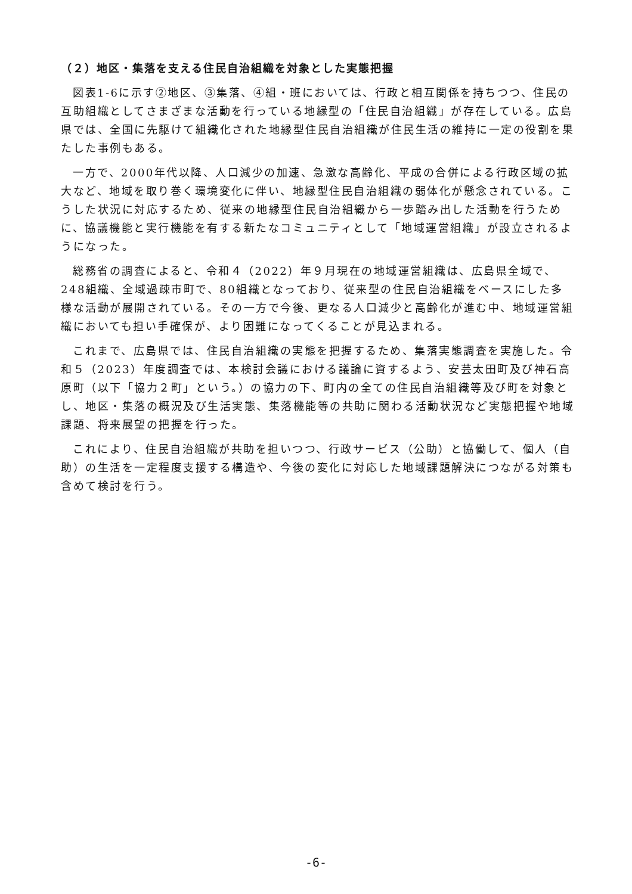（２）地区・集落を支える住民自治組織を対象とした実態把握
図表1-6に示す②地区、③集落、④組・班においては、行政と相互関係を持ちつつ、住民の互助組織としてさまざまな活動を行っている地縁型の「住民自治組織」が存在している。広島県では、全国に先駆けて組織化された地縁型住民自治組織が住民生活の維持に一定の役割を果たした事例もある。
一方で、2000年代以降、人口減少の加速、急激な高齢化、平成の合併による行政区域の拡大など、地域を取り巻く環境変化に伴い、地縁型住民自治組織の弱体化が懸念されている。こうした状況に対応するため、従来の地縁型住民自治組織から一歩踏み出した活動を行うために、協議機能と実行機能を有する新たなコミュニティとして「地域運営組織」が設立されるようになった。
総務省の調査によると、令和４（2022）年９月現在の地域運営組織は、広島県全域で、248組織、全域過疎市町で、80組織となっており、従来型の住民自治組織をベースにした多様な活動が展開されている。その一方で今後、更なる人口減少と高齢化が進む中、地域運営組織においても担い手確保が、より困難になってくることが見込まれる。
これまで、広島県では、住民自治組織の実態を把握するため、集落実態調査を実施した。令和５（2023）年度調査では、本検討会議における議論に資するよう、安芸太田町及び神石高原町（以下「協力２町」という。）の協力の下、町内の全ての住民自治組織等及び町を対象とし、地区・集落の概況及び生活実態、集落機能等の共助に関わる活動状況など実態把握や地域課題、将来展望の把握を行った。
これにより、住民自治組織が共助を担いつつ、行政サービス（公助）と協働して、個人（自助）の生活を一定程度支援する構造や、今後の変化に対応した地域課題解決につながる対策も含めて検討を行う。
-6-